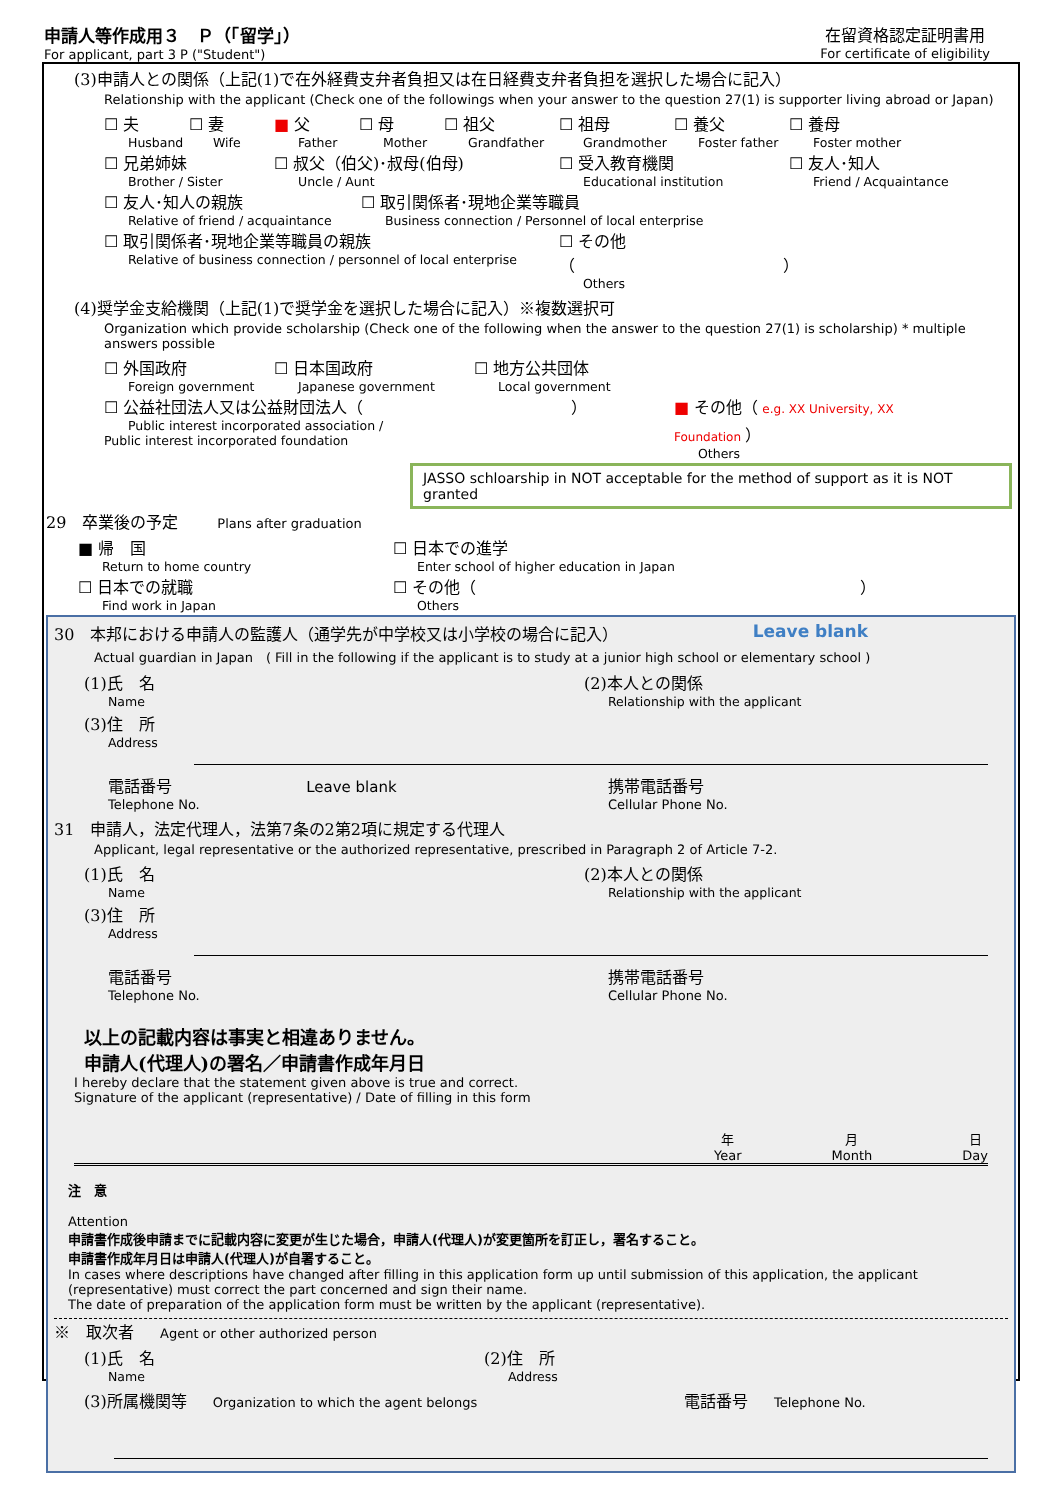申請人等作成用３　Ｐ（「留学」）
For applicant, part 3 P ("Student")
在留資格認定証明書用
For certificate of eligibility
(3)申請人との関係（上記(1)で在外経費支弁者負担又は在日経費支弁者負担を選択した場合に記入）
Relationship with the applicant (Check one of the followings when your answer to the question 27(1) is supporter living abroad or Japan)
☐ 夫
Husband
☐ 妻
Wife
■ 父
Father
☐ 母
Mother
☐ 祖父
Grandfather
☐ 祖母
Grandmother
☐ 養父
Foster father
☐ 養母
Foster mother
☐ 兄弟姉妹
Brother / Sister
☐ 叔父（伯父)･叔母(伯母)
Uncle / Aunt
☐ 受入教育機関
Educational institution
☐ 友人･知人
Friend / Acquaintance
☐ 友人･知人の親族
Relative of friend / acquaintance
☐ 取引関係者･現地企業等職員
Business connection / Personnel of local enterprise
☐ 取引関係者･現地企業等職員の親族
Relative of business connection / personnel of local enterprise
☐ その他（　　　　　　　　　　　　　）
Others
(4)奨学金支給機関（上記(1)で奨学金を選択した場合に記入）※複数選択可
Organization which provide scholarship (Check one of the following when the answer to the question 27(1) is scholarship) * multiple answers possible
☐ 外国政府
Foreign government
☐ 日本国政府
Japanese government
☐ 地方公共団体
Local government
☐ 公益社団法人又は公益財団法人（　　　　　　　　　　　　　）
Public interest incorporated association /
Public interest incorporated foundation
■ その他（ e.g. XX University, XX Foundation ）
Others
JASSO schloarship in NOT acceptable for the method of support as it is NOT granted
29　卒業後の予定　　　Plans after graduation
■ 帰　国
Return to home country
☐ 日本での進学
Enter school of higher education in Japan
☐ 日本での就職
Find work in Japan
☐ その他（　　　　　　　　　　　　　　　　　　　　　　　　）
Others
30　本邦における申請人の監護人（通学先が中学校又は小学校の場合に記入） Leave blank
Actual guardian in Japan　( Fill in the following if the applicant is to study at a junior high school or elementary school )
(1)氏　名
Name
(2)本人との関係
Relationship with the applicant
(3)住　所
Address
電話番号 Leave blank
Telephone No.
携帯電話番号
Cellular Phone No.
31　申請人，法定代理人，法第7条の2第2項に規定する代理人
Applicant, legal representative or the authorized representative, prescribed in Paragraph 2 of Article 7-2.
(1)氏　名
Name
(2)本人との関係
Relationship with the applicant
(3)住　所
Address
電話番号
Telephone No.
携帯電話番号
Cellular Phone No.
以上の記載内容は事実と相違ありません。
申請人(代理人)の署名／申請書作成年月日
I hereby declare that the statement given above is true and correct.
Signature of the applicant (representative) / Date of filling in this form
年
Year
月
Month
日
Day
注　意
Attention
申請書作成後申請までに記載内容に変更が生じた場合，申請人(代理人)が変更箇所を訂正し，署名すること。
申請書作成年月日は申請人(代理人)が自署すること。
In cases where descriptions have changed after filling in this application form up until submission of this application, the applicant (representative) must correct the part concerned and sign their name.
The date of preparation of the application form must be written by the applicant (representative).
※　取次者　　Agent or other authorized person
(1)氏　名
Name
(2)住　所
Address
(3)所属機関等　　Organization to which the agent belongs
電話番号　　Telephone No.